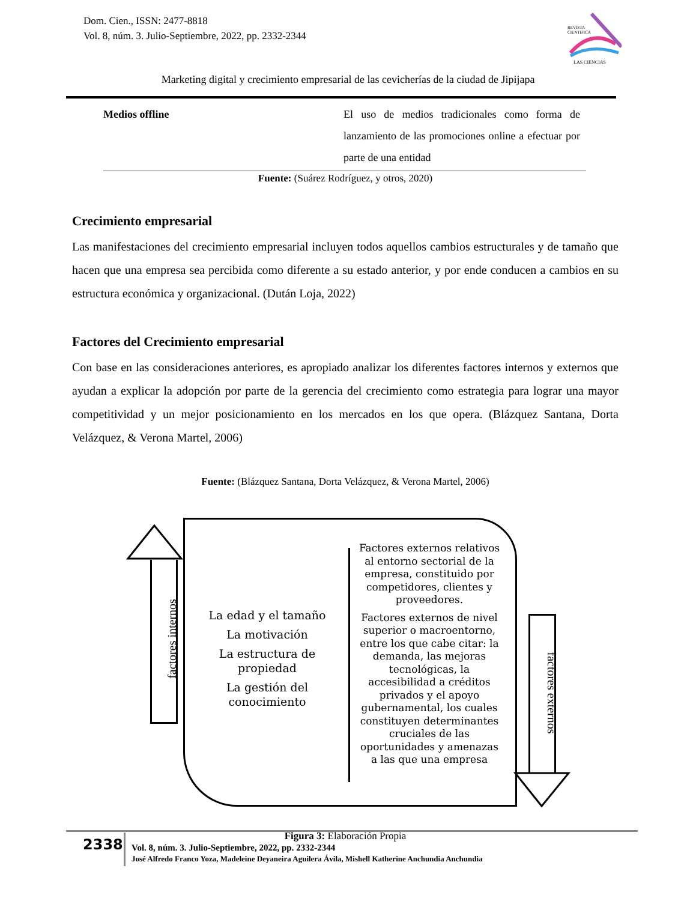Dom. Cien., ISSN: 2477-8818
Vol. 8, núm. 3. Julio-Septiembre, 2022, pp. 2332-2344
REVISTA
CIENTIFICA
LAS CIENCIAS
Marketing digital y crecimiento empresarial de las cevicherías de la ciudad de Jipijapa
| Medios offline | El uso de medios tradicionales como forma de lanzamiento de las promociones online a efectuar por parte de una entidad |
Fuente: (Suárez Rodríguez, y otros, 2020)
Crecimiento empresarial
Las manifestaciones del crecimiento empresarial incluyen todos aquellos cambios estructurales y de tamaño que hacen que una empresa sea percibida como diferente a su estado anterior, y por ende conducen a cambios en su estructura económica y organizacional. (Dután Loja, 2022)
Factores del Crecimiento empresarial
Con base en las consideraciones anteriores, es apropiado analizar los diferentes factores internos y externos que ayudan a explicar la adopción por parte de la gerencia del crecimiento como estrategia para lograr una mayor competitividad y un mejor posicionamiento en los mercados en los que opera. (Blázquez Santana, Dorta Velázquez, & Verona Martel, 2006)
Fuente: (Blázquez Santana, Dorta Velázquez, & Verona Martel, 2006)
factores internos
La edad y el tamaño
La motivación
La estructura de propiedad
La gestión del conocimiento
Factores externos relativos al entorno sectorial de la empresa, constituido por competidores, clientes y proveedores.
Factores externos de nivel superior o macroentorno, entre los que cabe citar: la demanda, las mejoras tecnológicas, la accesibilidad a créditos privados y el apoyo gubernamental, los cuales constituyen determinantes cruciales de las oportunidades y amenazas a las que una empresa
factores externos
Figura 3: Elaboración Propia
2338
Vol. 8, núm. 3. Julio-Septiembre, 2022, pp. 2332-2344
José Alfredo Franco Yoza, Madeleine Deyaneira Aguilera Ávila, Mishell Katherine Anchundia Anchundia